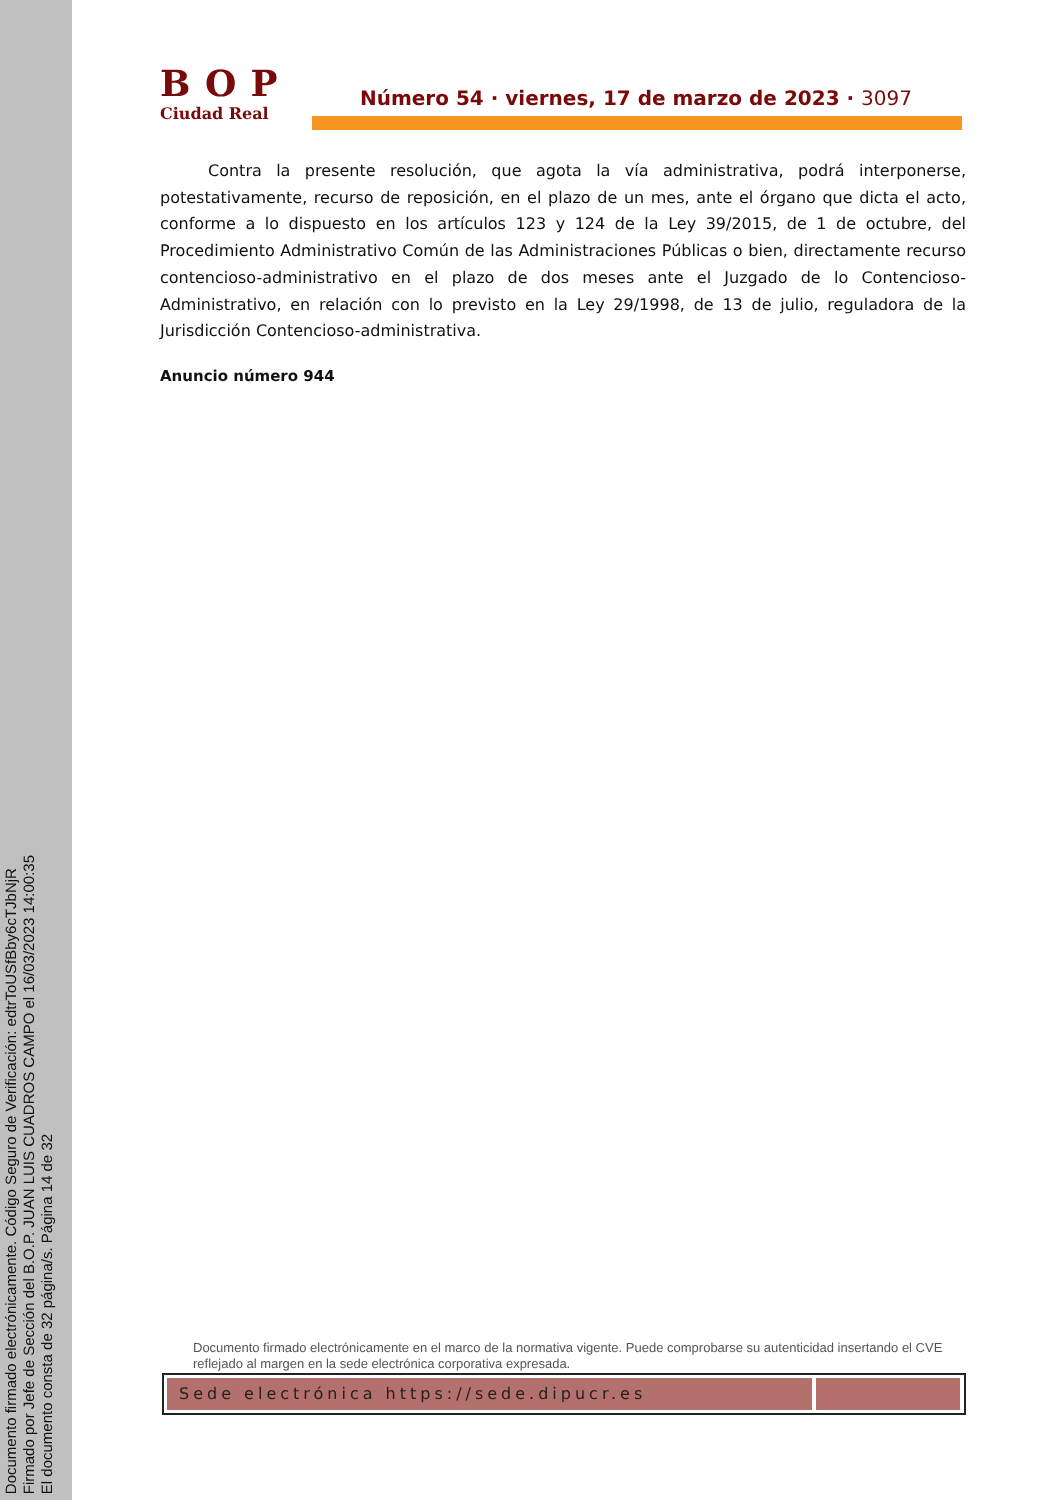Documento firmado electrónicamente. Código Seguro de Verificación: edtrToUSfBby6cTJbNjR
Firmado por Jefe de Sección del B.O.P. JUAN LUIS CUADROS CAMPO el 16/03/2023 14:00:35
El documento consta de 32 página/s. Página 14 de 32
BOP
Ciudad Real
Número 54 · viernes, 17 de marzo de 2023 · 3097
Contra la presente resolución, que agota la vía administrativa, podrá interponerse, potestativamente, recurso de reposición, en el plazo de un mes, ante el órgano que dicta el acto, conforme a lo dispuesto en los artículos 123 y 124 de la Ley 39/2015, de 1 de octubre, del Procedimiento Administrativo Común de las Administraciones Públicas o bien, directamente recurso contencioso-administrativo en el plazo de dos meses ante el Juzgado de lo Contencioso-Administrativo, en relación con lo previsto en la Ley 29/1998, de 13 de julio, reguladora de la Jurisdicción Contencioso-administrativa.
Anuncio número 944
Documento firmado electrónicamente en el marco de la normativa vigente. Puede comprobarse su autenticidad insertando el CVE reflejado al margen en la sede electrónica corporativa expresada.
Sede electrónica https://sede.dipucr.es